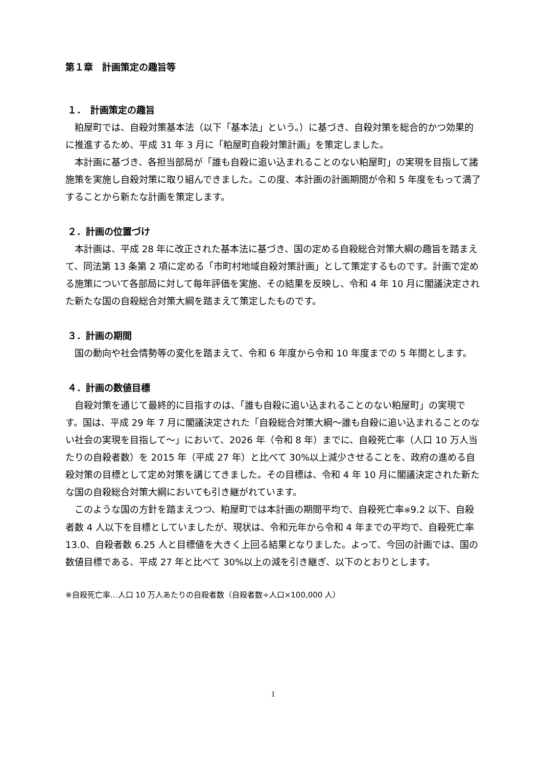第１章　計画策定の趣旨等
１．　計画策定の趣旨
粕屋町では、自殺対策基本法（以下「基本法」という。）に基づき、自殺対策を総合的かつ効果的に推進するため、平成 31 年 3 月に「粕屋町自殺対策計画」を策定しました。
本計画に基づき、各担当部局が「誰も自殺に追い込まれることのない粕屋町」の実現を目指して諸施策を実施し自殺対策に取り組んできました。この度、本計画の計画期間が令和 5 年度をもって満了することから新たな計画を策定します。
２．計画の位置づけ
本計画は、平成 28 年に改正された基本法に基づき、国の定める自殺総合対策大綱の趣旨を踏まえて、同法第 13 条第 2 項に定める「市町村地域自殺対策計画」として策定するものです。計画で定める施策について各部局に対して毎年評価を実施、その結果を反映し、令和 4 年 10 月に閣議決定された新たな国の自殺総合対策大綱を踏まえて策定したものです。
３．計画の期間
国の動向や社会情勢等の変化を踏まえて、令和 6 年度から令和 10 年度までの 5 年間とします。
４．計画の数値目標
自殺対策を通じて最終的に目指すのは、「誰も自殺に追い込まれることのない粕屋町」の実現です。国は、平成 29 年 7 月に閣議決定された「自殺総合対策大綱～誰も自殺に追い込まれることのない社会の実現を目指して～」において、2026 年（令和 8 年）までに、自殺死亡率（人口 10 万人当たりの自殺者数）を 2015 年（平成 27 年）と比べて 30%以上減少させることを、政府の進める自殺対策の目標として定め対策を講じてきました。その目標は、令和 4 年 10 月に閣議決定された新たな国の自殺総合対策大綱においても引き継がれています。
このような国の方針を踏まえつつ、粕屋町では本計画の期間平均で、自殺死亡率※9.2 以下、自殺者数 4 人以下を目標としていましたが、現状は、令和元年から令和 4 年までの平均で、自殺死亡率 13.0、自殺者数 6.25 人と目標値を大きく上回る結果となりました。よって、今回の計画では、国の数値目標である、平成 27 年と比べて 30%以上の減を引き継ぎ、以下のとおりとします。
※自殺死亡率…人口 10 万人あたりの自殺者数（自殺者数÷人口×100,000 人）
1